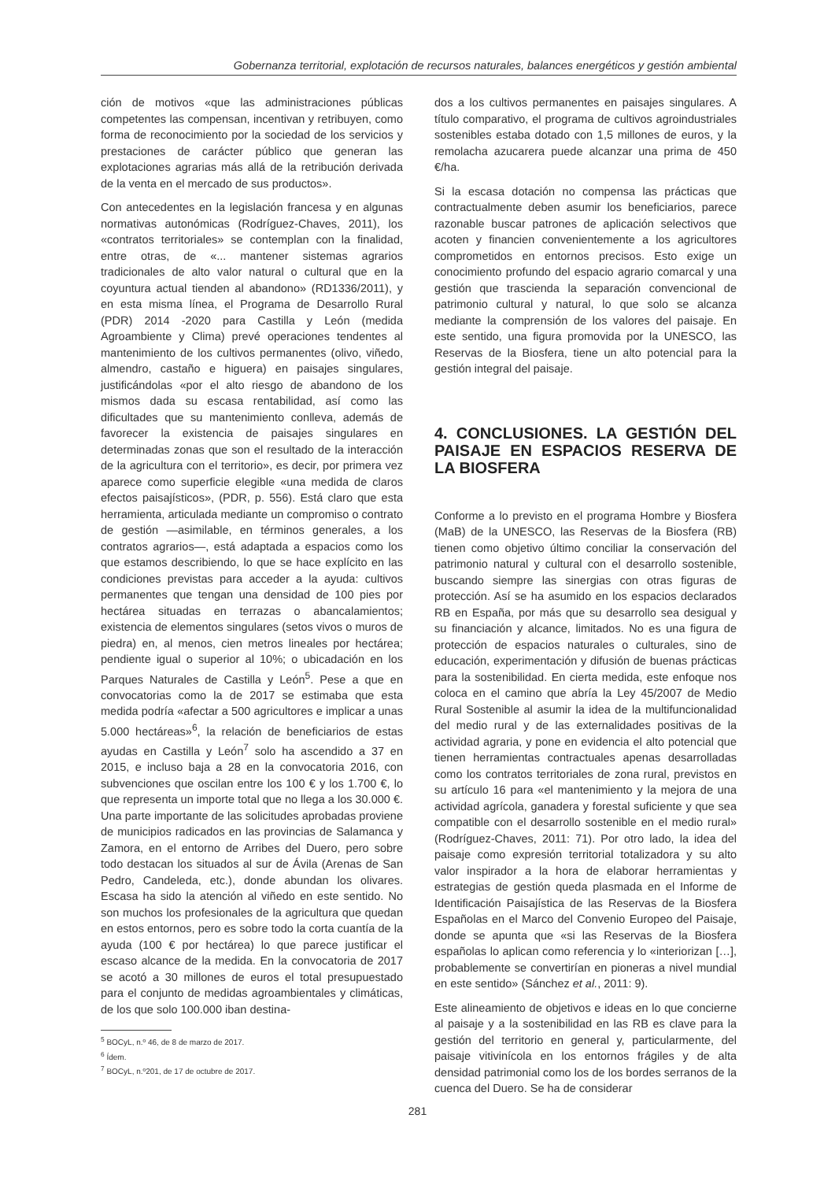Gobernanza territorial, explotación de recursos naturales, balances energéticos y gestión ambiental
ción de motivos «que las administraciones públicas competentes las compensan, incentivan y retribuyen, como forma de reconocimiento por la sociedad de los servicios y prestaciones de carácter público que generan las explotaciones agrarias más allá de la retribución derivada de la venta en el mercado de sus productos».
Con antecedentes en la legislación francesa y en algunas normativas autonómicas (Rodríguez-Chaves, 2011), los «contratos territoriales» se contemplan con la finalidad, entre otras, de «... mantener sistemas agrarios tradicionales de alto valor natural o cultural que en la coyuntura actual tienden al abandono» (RD1336/2011), y en esta misma línea, el Programa de Desarrollo Rural (PDR) 2014 -2020 para Castilla y León (medida Agroambiente y Clima) prevé operaciones tendentes al mantenimiento de los cultivos permanentes (olivo, viñedo, almendro, castaño e higuera) en paisajes singulares, justificándolas «por el alto riesgo de abandono de los mismos dada su escasa rentabilidad, así como las dificultades que su mantenimiento conlleva, además de favorecer la existencia de paisajes singulares en determinadas zonas que son el resultado de la interacción de la agricultura con el territorio», es decir, por primera vez aparece como superficie elegible «una medida de claros efectos paisajísticos», (PDR, p. 556). Está claro que esta herramienta, articulada mediante un compromiso o contrato de gestión —asimilable, en términos generales, a los contratos agrarios—, está adaptada a espacios como los que estamos describiendo, lo que se hace explícito en las condiciones previstas para acceder a la ayuda: cultivos permanentes que tengan una densidad de 100 pies por hectárea situadas en terrazas o abancalamientos; existencia de elementos singulares (setos vivos o muros de piedra) en, al menos, cien metros lineales por hectárea; pendiente igual o superior al 10%; o ubicadación en los Parques Naturales de Castilla y León<sup>5</sup>. Pese a que en convocatorias como la de 2017 se estimaba que esta medida podría «afectar a 500 agricultores e implicar a unas 5.000 hectáreas»<sup>6</sup>, la relación de beneficiarios de estas ayudas en Castilla y León<sup>7</sup> solo ha ascendido a 37 en 2015, e incluso baja a 28 en la convocatoria 2016, con subvenciones que oscilan entre los 100 € y los 1.700 €, lo que representa un importe total que no llega a los 30.000 €. Una parte importante de las solicitudes aprobadas proviene de municipios radicados en las provincias de Salamanca y Zamora, en el entorno de Arribes del Duero, pero sobre todo destacan los situados al sur de Ávila (Arenas de San Pedro, Candeleda, etc.), donde abundan los olivares. Escasa ha sido la atención al viñedo en este sentido. No son muchos los profesionales de la agricultura que quedan en estos entornos, pero es sobre todo la corta cuantía de la ayuda (100 € por hectárea) lo que parece justificar el escaso alcance de la medida. En la convocatoria de 2017 se acotó a 30 millones de euros el total presupuestado para el conjunto de medidas agroambientales y climáticas, de los que solo 100.000 iban destina-
<sup>5</sup> BOCyL, n.º 46, de 8 de marzo de 2017.
<sup>6</sup> Ídem.
<sup>7</sup> BOCyL, n.º201, de 17 de octubre de 2017.
dos a los cultivos permanentes en paisajes singulares. A título comparativo, el programa de cultivos agroindustriales sostenibles estaba dotado con 1,5 millones de euros, y la remolacha azucarera puede alcanzar una prima de 450 €/ha.
Si la escasa dotación no compensa las prácticas que contractualmente deben asumir los beneficiarios, parece razonable buscar patrones de aplicación selectivos que acoten y financien convenientemente a los agricultores comprometidos en entornos precisos. Esto exige un conocimiento profundo del espacio agrario comarcal y una gestión que trascienda la separación convencional de patrimonio cultural y natural, lo que solo se alcanza mediante la comprensión de los valores del paisaje. En este sentido, una figura promovida por la UNESCO, las Reservas de la Biosfera, tiene un alto potencial para la gestión integral del paisaje.
4. CONCLUSIONES. LA GESTIÓN DEL PAISAJE EN ESPACIOS RESERVA DE LA BIOSFERA
Conforme a lo previsto en el programa Hombre y Biosfera (MaB) de la UNESCO, las Reservas de la Biosfera (RB) tienen como objetivo último conciliar la conservación del patrimonio natural y cultural con el desarrollo sostenible, buscando siempre las sinergias con otras figuras de protección. Así se ha asumido en los espacios declarados RB en España, por más que su desarrollo sea desigual y su financiación y alcance, limitados. No es una figura de protección de espacios naturales o culturales, sino de educación, experimentación y difusión de buenas prácticas para la sostenibilidad. En cierta medida, este enfoque nos coloca en el camino que abría la Ley 45/2007 de Medio Rural Sostenible al asumir la idea de la multifuncionalidad del medio rural y de las externalidades positivas de la actividad agraria, y pone en evidencia el alto potencial que tienen herramientas contractuales apenas desarrolladas como los contratos territoriales de zona rural, previstos en su artículo 16 para «el mantenimiento y la mejora de una actividad agrícola, ganadera y forestal suficiente y que sea compatible con el desarrollo sostenible en el medio rural» (Rodríguez-Chaves, 2011: 71). Por otro lado, la idea del paisaje como expresión territorial totalizadora y su alto valor inspirador a la hora de elaborar herramientas y estrategias de gestión queda plasmada en el Informe de Identificación Paisajística de las Reservas de la Biosfera Españolas en el Marco del Convenio Europeo del Paisaje, donde se apunta que «si las Reservas de la Biosfera españolas lo aplican como referencia y lo «interiorizan […], probablemente se convertirían en pioneras a nivel mundial en este sentido» (Sánchez et al., 2011: 9).
Este alineamiento de objetivos e ideas en lo que concierne al paisaje y a la sostenibilidad en las RB es clave para la gestión del territorio en general y, particularmente, del paisaje vitivinícola en los entornos frágiles y de alta densidad patrimonial como los de los bordes serranos de la cuenca del Duero. Se ha de considerar
281